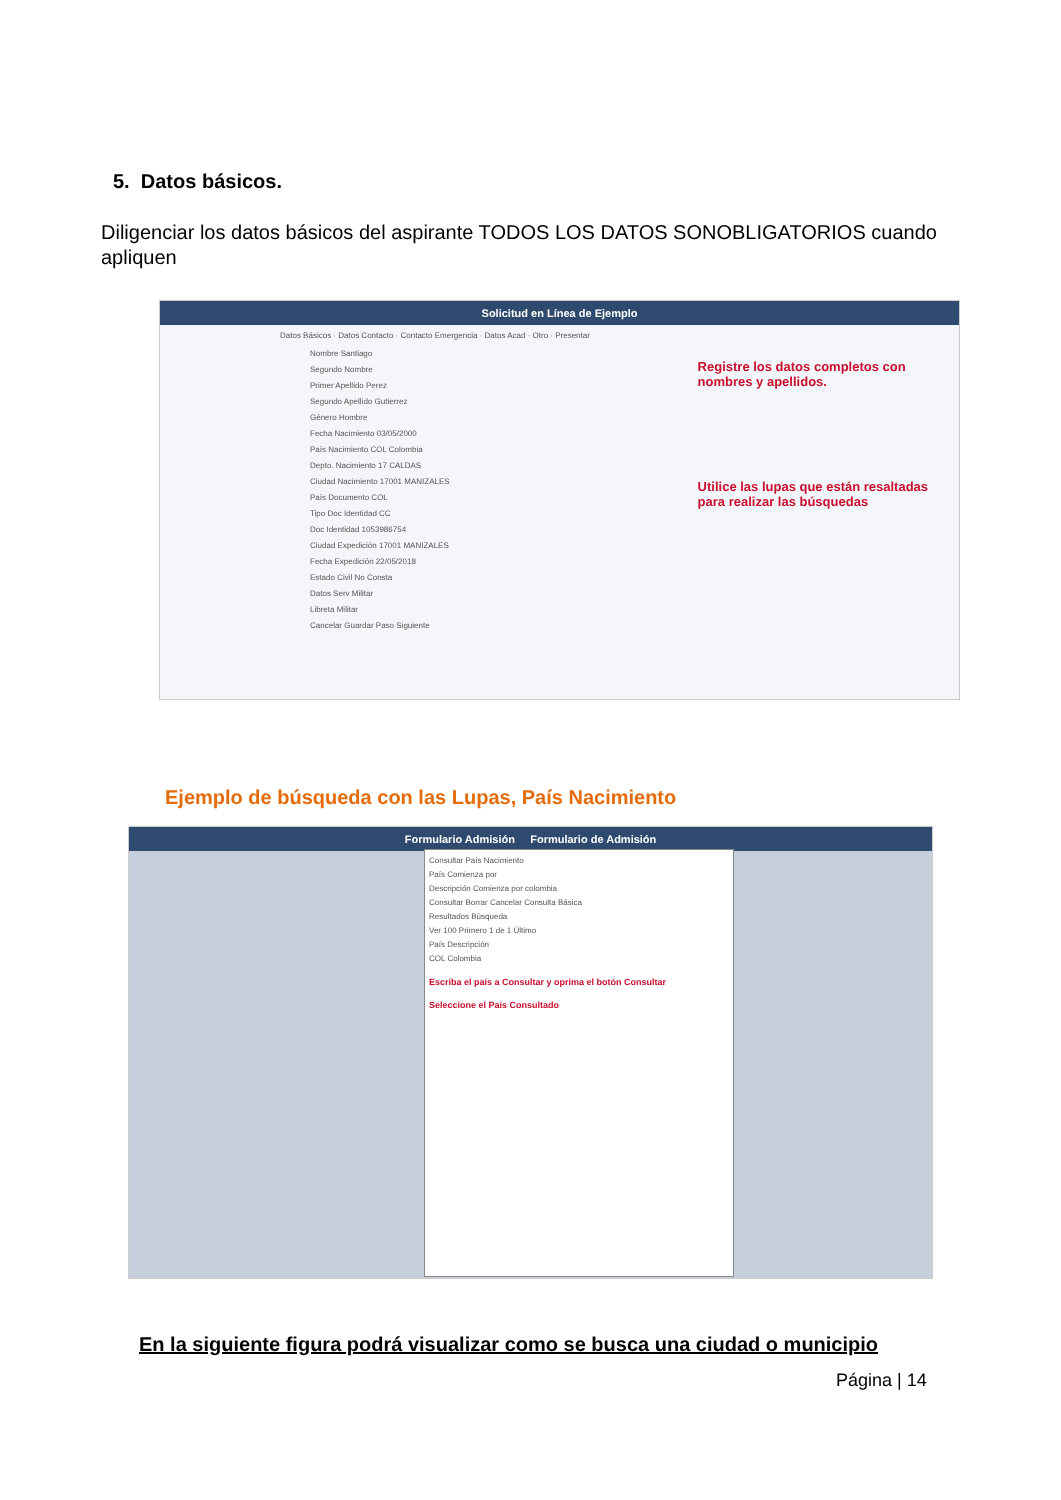5. Datos básicos.
Diligenciar los datos básicos del aspirante TODOS LOS DATOS SONOBLIGATORIOS cuando apliquen
Solicitud en Línea de Ejemplo
Datos Básicos · Datos Contacto · Contacto Emergencia · Datos Acad · Otro · Presentar
Nombre Santiago
Segundo Nombre
Primer Apellido Perez
Segundo Apellido Gutierrez
Género Hombre
Fecha Nacimiento 03/05/2000
País Nacimiento COL Colombia
Depto. Nacimiento 17 CALDAS
Ciudad Nacimiento 17001 MANIZALES
País Documento COL
Tipo Doc Identidad CC
Doc Identidad 1053986754
Ciudad Expedición 17001 MANIZALES
Fecha Expedición 22/05/2018
Estado Civil No Consta
Datos Serv Militar
Libreta Militar
Cancelar Guardar Paso Siguiente
Registre los datos completos con nombres y apellidos.
Utilice las lupas que están resaltadas para realizar las búsquedas
Ejemplo de búsqueda con las Lupas, País Nacimiento
Formulario Admisión Formulario de Admisión
Consultar País Nacimiento
País Comienza por
Descripción Comienza por colombia
Consultar Borrar Cancelar Consulta Básica
Resultados Búsqueda
Ver 100 Primero 1 de 1 Último
País Descripción
COL Colombia
Escriba el país a Consultar y oprima el botón Consultar
Seleccione el País Consultado
En la siguiente figura podrá visualizar como se busca una ciudad o municipio
Página | 14